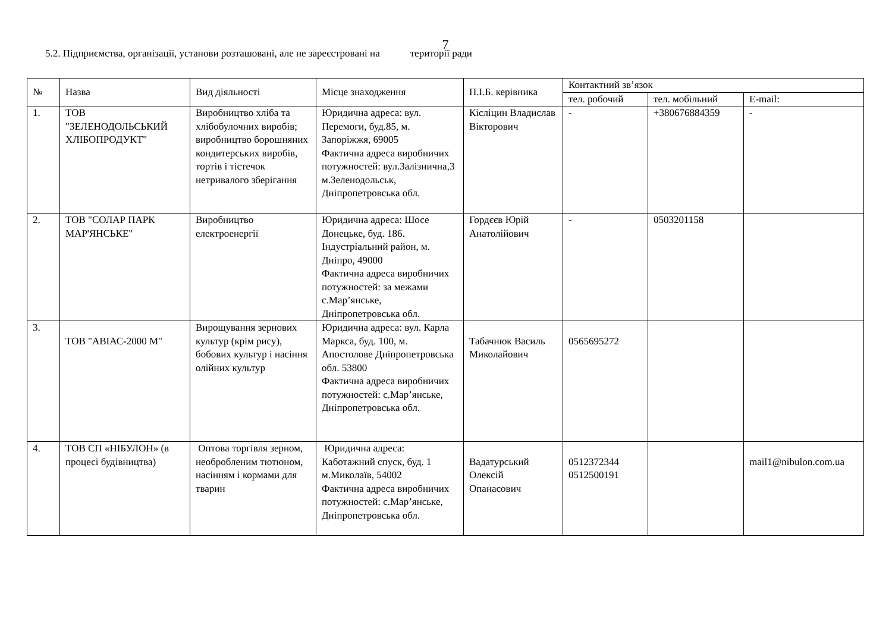7
5.2. Підприємства, організації, установи розташовані, але не зареєстровані на території ради
| № | Назва | Вид діяльності | Місце знаходження | П.І.Б. керівника | Контактний зв’язок | | |
| --- | --- | --- | --- | --- | --- | --- | --- |
| | | | | | тел. робочий | тел. мобільний | E-mail: |
| 1. | ТОВ "ЗЕЛЕНОДОЛЬСЬКИЙ ХЛІБОПРОДУКТ" | Виробництво хліба та хлібобулочних виробів; виробництво борошняних кондитерських виробів, тортів і тістечок нетривалого зберігання | Юридична адреса: вул. Перемоги, буд.85, м. Запоріжжя, 69005 Фактична адреса виробничих потужностей: вул.Залізнична,3 м.Зеленодольськ, Дніпропетровська обл. | Кісліцин Владислав Вікторович | - | +380676884359 | - |
| 2. | ТОВ "СОЛАР ПАРК МАР'ЯНСЬКЕ" | Виробництво електроенергії | Юридична адреса: Шосе Донецьке, буд. 186. Індустріальний район, м. Дніпро, 49000 Фактична адреса виробничих потужностей: за межами с.Мар’янське, Дніпропетровська обл. | Гордєєв Юрій Анатолійович | - | 0503201158 | |
| 3. | ТОВ "АВІАС-2000 М" | Вирощування зернових культур (крім рису), бобових культур і насіння олійних культур | Юридична адреса: вул. Карла Маркса, буд. 100, м. Апостолове Дніпропетровська обл. 53800 Фактична адреса виробничих потужностей: с.Мар’янське, Дніпропетровська обл. | Табачнюк Василь Миколайович | 0565695272 | | |
| 4. | ТОВ СП «НІБУЛОН» (в процесі будівництва) | Оптова торгівля зерном, необробленим тютюном, насінням і кормами для тварин | Юридична адреса: Каботажний спуск, буд. 1 м.Миколаїв, 54002 Фактична адреса виробничих потужностей: с.Мар’янське, Дніпропетровська обл. | Вадатурський Олексій Опанасович | 0512372344 0512500191 | | mail1@nibulon.com.ua |